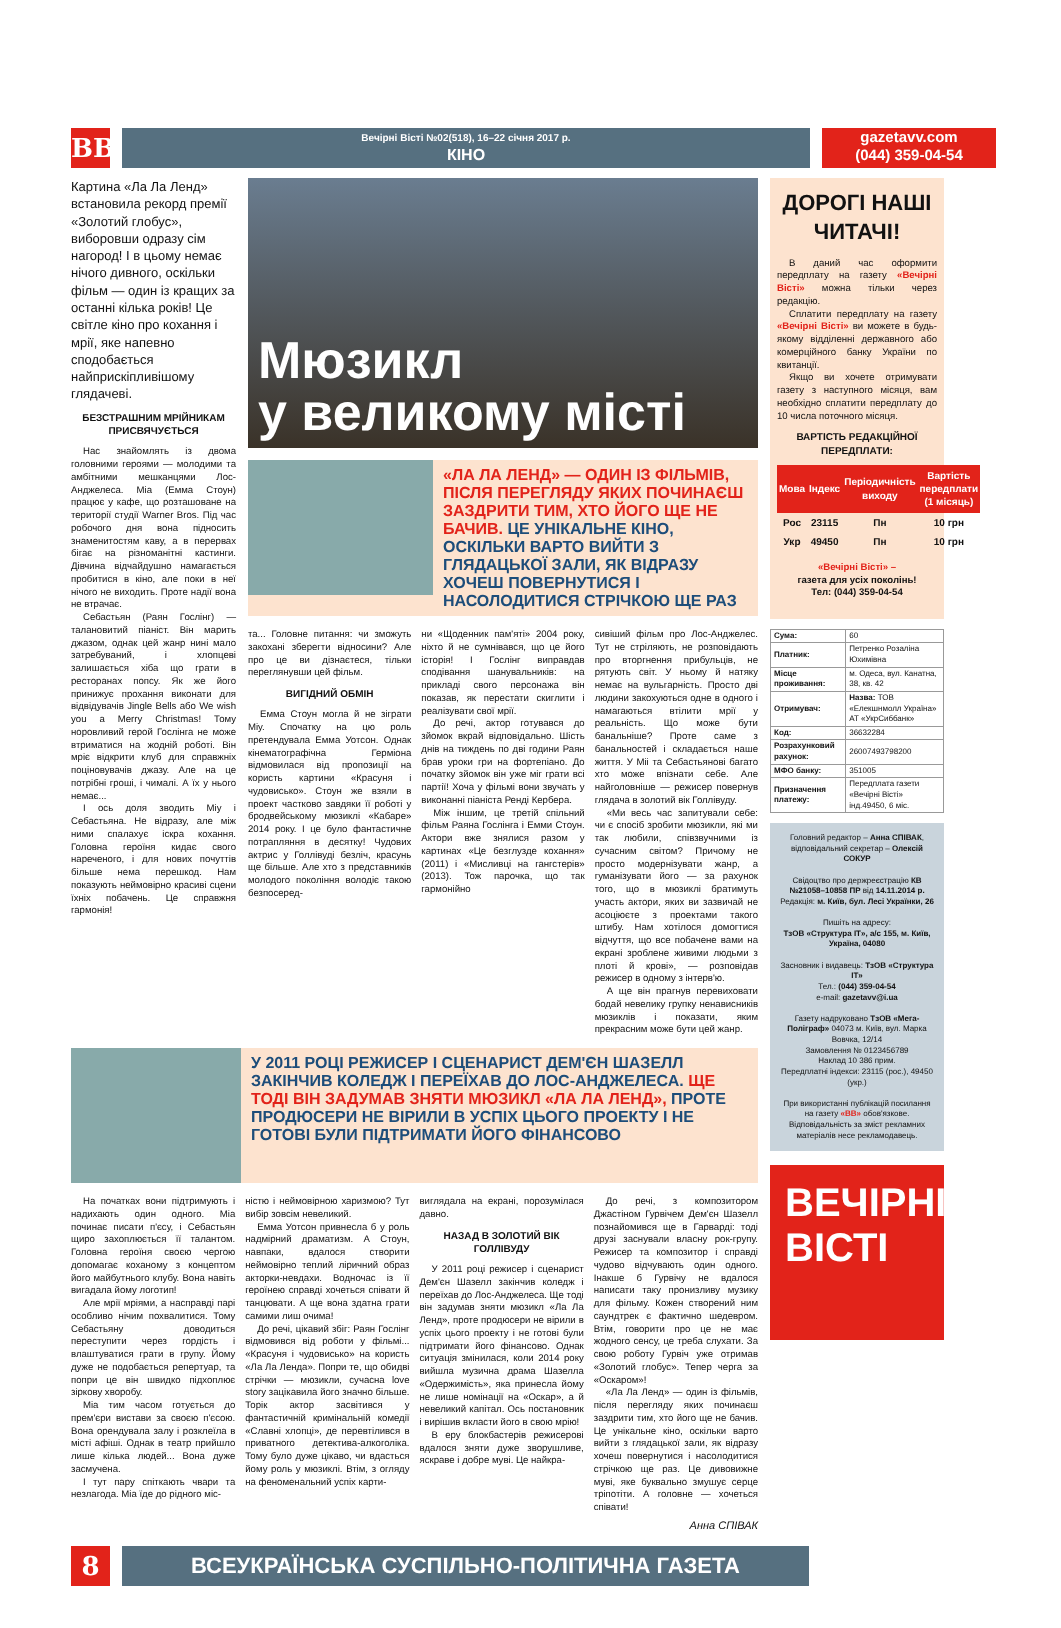ВВ
Вечірні Вісті №02(518), 16–22 січня 2017 р.
КІНО
gazetavv.com
(044) 359-04-54
Картина «Ла Ла Ленд» встановила рекорд премії «Золотий глобус», виборовши одразу сім нагород! І в цьому немає нічого дивного, оскільки фільм — один із кращих за останні кілька років! Це світле кіно про кохання і мрії, яке напевно сподобається найприскіпливішому глядачеві.
БЕЗСТРАШНИМ МРІЙНИКАМ ПРИСВЯЧУЄТЬСЯ
Нас знайомлять із двома головними героями — молодими та амбітними мешканцями Лос-Анджелеса. Міа (Емма Стоун) працює у кафе, що розташоване на території студії Warner Bros. Під час робочого дня вона підносить знаменитостям каву, а в перервах бігає на різноманітні кастинги. Дівчина відчайдушно намагається пробитися в кіно, але поки в неї нічого не виходить. Проте надії вона не втрачає.
Себастьян (Раян Гослінг) — талановитий піаніст. Він марить джазом, однак цей жанр нині мало затребуваний, і хлопцеві залишається хіба що грати в ресторанах попсу. Як же його принижує прохання виконати для відвідувачів Jingle Bells або We wish you a Merry Christmas! Тому норовливий герой Гослінга не може втриматися на жодній роботі. Він мріє відкрити клуб для справжніх поціновувачів джазу. Але на це потрібні гроші, і чималі. А їх у нього немає...
І ось доля зводить Міу і Себастьяна. Не відразу, але між ними спалахує іскра кохання. Головна героїня кидає свого нареченого, і для нових почуттів більше нема перешкод. Нам показують неймовірно красиві сцени їхніх побачень. Це справжня гармонія!
Мюзикл
у великому місті
«ЛА ЛА ЛЕНД» — ОДИН ІЗ ФІЛЬМІВ, ПІСЛЯ ПЕРЕГЛЯДУ ЯКИХ ПОЧИНАЄШ ЗАЗДРИТИ ТИМ, ХТО ЙОГО ЩЕ НЕ БАЧИВ. ЦЕ УНІКАЛЬНЕ КІНО, ОСКІЛЬКИ ВАРТО ВИЙТИ З ГЛЯДАЦЬКОЇ ЗАЛИ, ЯК ВІДРАЗУ ХОЧЕШ ПОВЕРНУТИСЯ І НАСОЛОДИТИСЯ СТРІЧКОЮ ЩЕ РАЗ
та... Головне питання: чи зможуть закохані зберегти відносини? Але про це ви дізнаєтеся, тільки переглянувши цей фільм.
ВИГІДНИЙ ОБМІН
Емма Стоун могла й не зіграти Міу. Спочатку на цю роль претендувала Емма Уотсон. Однак кінематографічна Герміона відмовилася від пропозиції на користь картини «Красуня і чудовисько». Стоун же взяли в проект частково завдяки її роботі у бродвейському мюзиклі «Кабаре» 2014 року. І це було фантастичне потрапляння в десятку! Чудових актрис у Голлівуді безліч, красунь ще більше. Але хто з представників молодого покоління володіє такою безпосеред-
ни «Щоденник пам'яті» 2004 року, ніхто й не сумнівався, що це його історія! І Гослінг виправдав сподівання шанувальників: на прикладі свого персонажа він показав, як перестати скиглити і реалізувати свої мрії.
До речі, актор готувався до зйомок вкрай відповідально. Шість днів на тиждень по дві години Раян брав уроки гри на фортепіано. До початку зйомок він уже міг грати всі партії! Хоча у фільмі вони звучать у виконанні піаніста Ренді Кербера.
Між іншим, це третій спільний фільм Раяна Гослінга і Емми Стоун. Актори вже знялися разом у картинах «Це безглузде кохання» (2011) і «Мисливці на гангстерів» (2013). Тож парочка, що так гармонійно
сивіший фільм про Лос-Анджелес. Тут не стріляють, не розповідають про вторгнення прибульців, не рятують світ. У ньому й натяку немає на вульгарність. Просто дві людини закохуються одне в одного і намагаються втілити мрії у реальність. Що може бути банальніше? Проте саме з банальностей і складається наше життя. У Міі та Себастьянові багато хто може впізнати себе. Але найголовніше — режисер повернув глядача в золотий вік Голлівуду.
«Ми весь час запитували себе: чи є спосіб зробити мюзикли, які ми так любили, співзвучними із сучасним світом? Причому не просто модернізувати жанр, а гуманізувати його — за рахунок того, що в мюзиклі братимуть участь актори, яких ви зазвичай не асоціюєте з проектами такого штибу. Нам хотілося домогтися відчуття, що все побачене вами на екрані зроблене живими людьми з плоті й крові», — розповідав режисер в одному з інтерв'ю.
А ще він прагнув перевиховати бодай невелику групку ненависників мюзиклів і показати, яким прекрасним може бути цей жанр.
У 2011 РОЦІ РЕЖИСЕР І СЦЕНАРИСТ ДЕМ'ЄН ШАЗЕЛЛ ЗАКІНЧИВ КОЛЕДЖ І ПЕРЕЇХАВ ДО ЛОС-АНДЖЕЛЕСА. ЩЕ ТОДІ ВІН ЗАДУМАВ ЗНЯТИ МЮЗИКЛ «ЛА ЛА ЛЕНД», ПРОТЕ ПРОДЮСЕРИ НЕ ВІРИЛИ В УСПІХ ЦЬОГО ПРОЕКТУ І НЕ ГОТОВІ БУЛИ ПІДТРИМАТИ ЙОГО ФІНАНСОВО
На початках вони підтримують і надихають один одного. Міа починає писати п'єсу, і Себастьян щиро захоплюється її талантом. Головна героїня своєю чергою допомагає коханому з концептом його майбутнього клубу. Вона навіть вигадала йому логотип!
Але мрії мріями, а насправді парі особливо нічим похвалитися. Тому Себастьяну доводиться переступити через гордість і влаштуватися грати в групу. Йому дуже не подобається репертуар, та попри це він швидко підхоплює зіркову хворобу.
Міа тим часом готується до прем'єри вистави за своєю п'єсою. Вона орендувала залу і розклеїла в місті афіші. Однак в театр прийшло лише кілька людей... Вона дуже засмучена.
І тут пару спіткають чвари та незлагода. Міа їде до рідного міс-
ністю і неймовірною харизмою? Тут вибір зовсім невеликий.
Емма Уотсон привнесла б у роль надмірний драматизм. А Стоун, навпаки, вдалося створити неймовірно теплий ліричний образ акторки-невдахи. Водночас із її героїнею справді хочеться співати й танцювати. А ще вона здатна грати самими лиш очима!
До речі, цікавий збіг: Раян Гослінг відмовився від роботи у фільмі... «Красуня і чудовисько» на користь «Ла Ла Ленда». Попри те, що обидві стрічки — мюзикли, сучасна love story зацікавила його значно більше. Торік актор засвітився у фантастичній кримінальній комедії «Славні хлопці», де перевтілився в приватного детектива-алкоголіка. Тому було дуже цікаво, чи вдасться йому роль у мюзиклі. Втім, з огляду на феноменальний успіх карти-
виглядала на екрані, порозумілася давно.
НАЗАД В ЗОЛОТИЙ ВІК ГОЛЛІВУДУ
У 2011 році режисер і сценарист Дем'єн Шазелл закінчив коледж і переїхав до Лос-Анджелеса. Ще тоді він задумав зняти мюзикл «Ла Ла Ленд», проте продюсери не вірили в успіх цього проекту і не готові були підтримати його фінансово. Однак ситуація змінилася, коли 2014 року вийшла музична драма Шазелла «Одержимість», яка принесла йому не лише номінації на «Оскар», а й невеликий капітал. Ось постановник і вирішив вкласти його в свою мрію!
В еру блокбастерів режисерові вдалося зняти дуже зворушливе, яскраве і добре муві. Це найкра-
До речі, з композитором Джастіном Гурвічем Дем'єн Шазелл познайомився ще в Гарварді: тоді друзі заснували власну рок-групу. Режисер та композитор і справді чудово відчувають один одного. Інакше б Гурвічу не вдалося написати таку пронизливу музику для фільму. Кожен створений ним саундтрек є фактично шедевром. Втім, говорити про це не має жодного сенсу, це треба слухати. За свою роботу Гурвіч уже отримав «Золотий глобус». Тепер черга за «Оскаром»!
«Ла Ла Ленд» — один із фільмів, після перегляду яких починаєш заздрити тим, хто його ще не бачив. Це унікальне кіно, оскільки варто вийти з глядацької зали, як відразу хочеш повернутися і насолодитися стрічкою ще раз. Це дивовижне муві, яке буквально змушує серце тріпотіти. А головне — хочеться співати!
Анна СПІВАК
ДОРОГІ НАШІ ЧИТАЧІ!
В даний час оформити передплату на газету «Вечірні Вісті» можна тільки через редакцію.
Сплатити передплату на газету «Вечірні Вісті» ви можете в будь-якому відділенні державного або комерційного банку України по квитанції.
Якщо ви хочете отримувати газету з наступного місяця, вам необхідно сплатити передплату до 10 числа поточного місяця.
ВАРТІСТЬ РЕДАКЦІЙНОЇ ПЕРЕДПЛАТИ:
| Мова | Індекс | Періодичність виходу | Вартість передплати (1 місяць) |
| --- | --- | --- | --- |
| Рос | 23115 | Пн | 10 грн |
| Укр | 49450 | Пн | 10 грн |
«Вечірні Вісті» –
газета для усіх поколінь!
Тел: (044) 359-04-54
| Сума: | 60 |
| Платник: | Петренко Розаліна Юхимівна |
| Місце проживання: | м. Одеса, вул. Канатна, 38, кв. 42 |
| Отримувач: | Назва: ТОВ «Елекшнмолл Україна» АТ «УкрСиббанк» |
| Код: | 36632284 |
| Розрахунковий рахунок: | 26007493798200 |
| МФО банку: | 351005 |
| Призначення платежу: | Передплата газети «Вечірні Вісті» інд.49450, 6 міс. |
Головний редактор – Анна СПІВАК,
відповідальний секретар – Олексій СОКУР
Свідоцтво про держреєстрацію КВ №21058–10858 ПР від 14.11.2014 р.
Редакція: м. Київ, бул. Лесі Українки, 26
Пишіть на адресу:
ТзОВ «Структура ІТ», а/с 155, м. Київ, Україна, 04080
Засновник і видавець: ТзОВ «Структура ІТ»
Тел.: (044) 359-04-54
e-mail: gazetavv@i.ua
Газету надруковано ТзОВ «Мега-Поліграф» 04073 м. Київ, вул. Марка Вовчка, 12/14
Замовлення № 0123456789
Наклад 10 386 прим.
Передплатні індекси: 23115 (рос.), 49450 (укр.)
При використанні публікацій посилання на газету «ВВ» обов'язкове.
Відповідальність за зміст рекламних матеріалів несе рекламодавець.
ВЕЧІРНІ ВІСТІ
8
ВСЕУКРАЇНСЬКА СУСПІЛЬНО-ПОЛІТИЧНА ГАЗЕТА